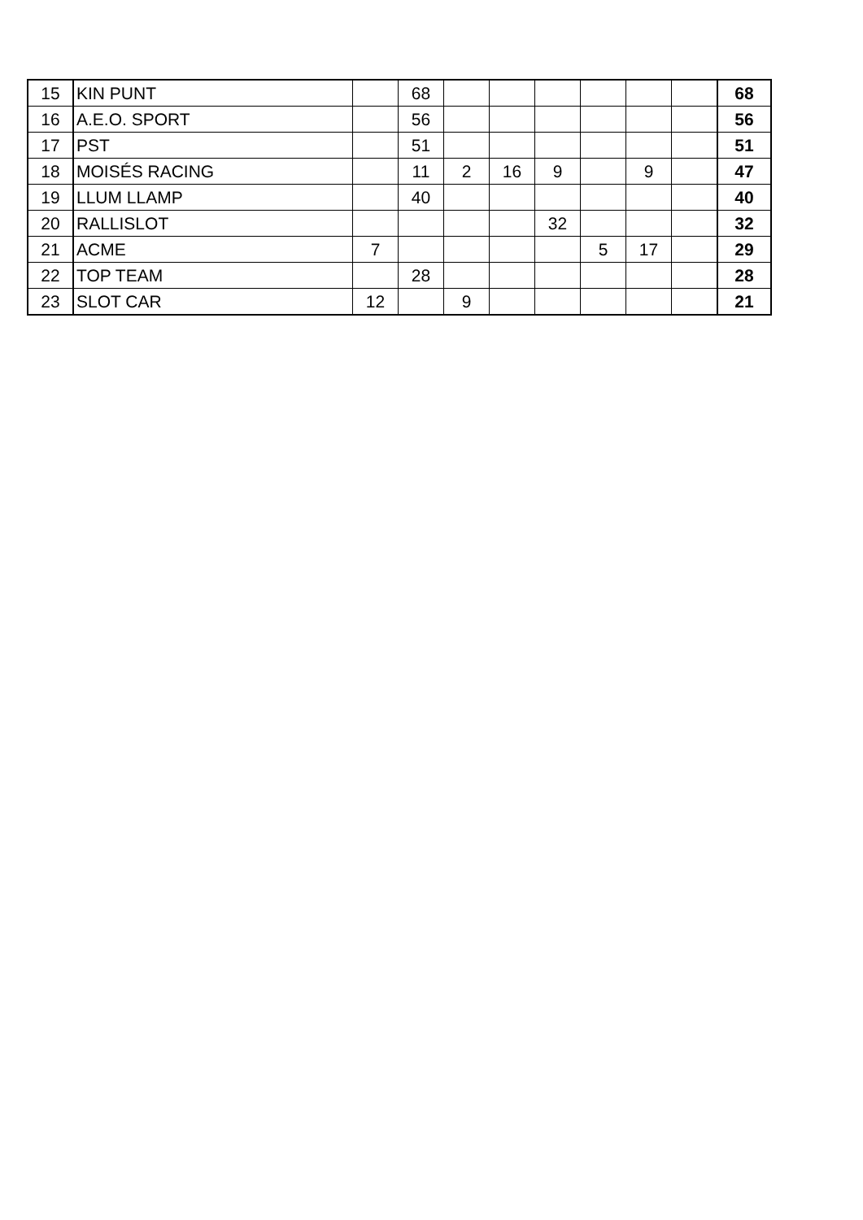| 15 | KIN PUNT | | 68 | | | | | | | 68 |
| 16 | A.E.O. SPORT | | 56 | | | | | | | 56 |
| 17 | PST | | 51 | | | | | | | 51 |
| 18 | MOISÉS RACING | | 11 | 2 | 16 | 9 | | 9 | | 47 |
| 19 | LLUM LLAMP | | 40 | | | | | | | 40 |
| 20 | RALLISLOT | | | | | 32 | | | | 32 |
| 21 | ACME | 7 | | | | | 5 | 17 | | 29 |
| 22 | TOP TEAM | | 28 | | | | | | | 28 |
| 23 | SLOT CAR | 12 | | 9 | | | | | | 21 |